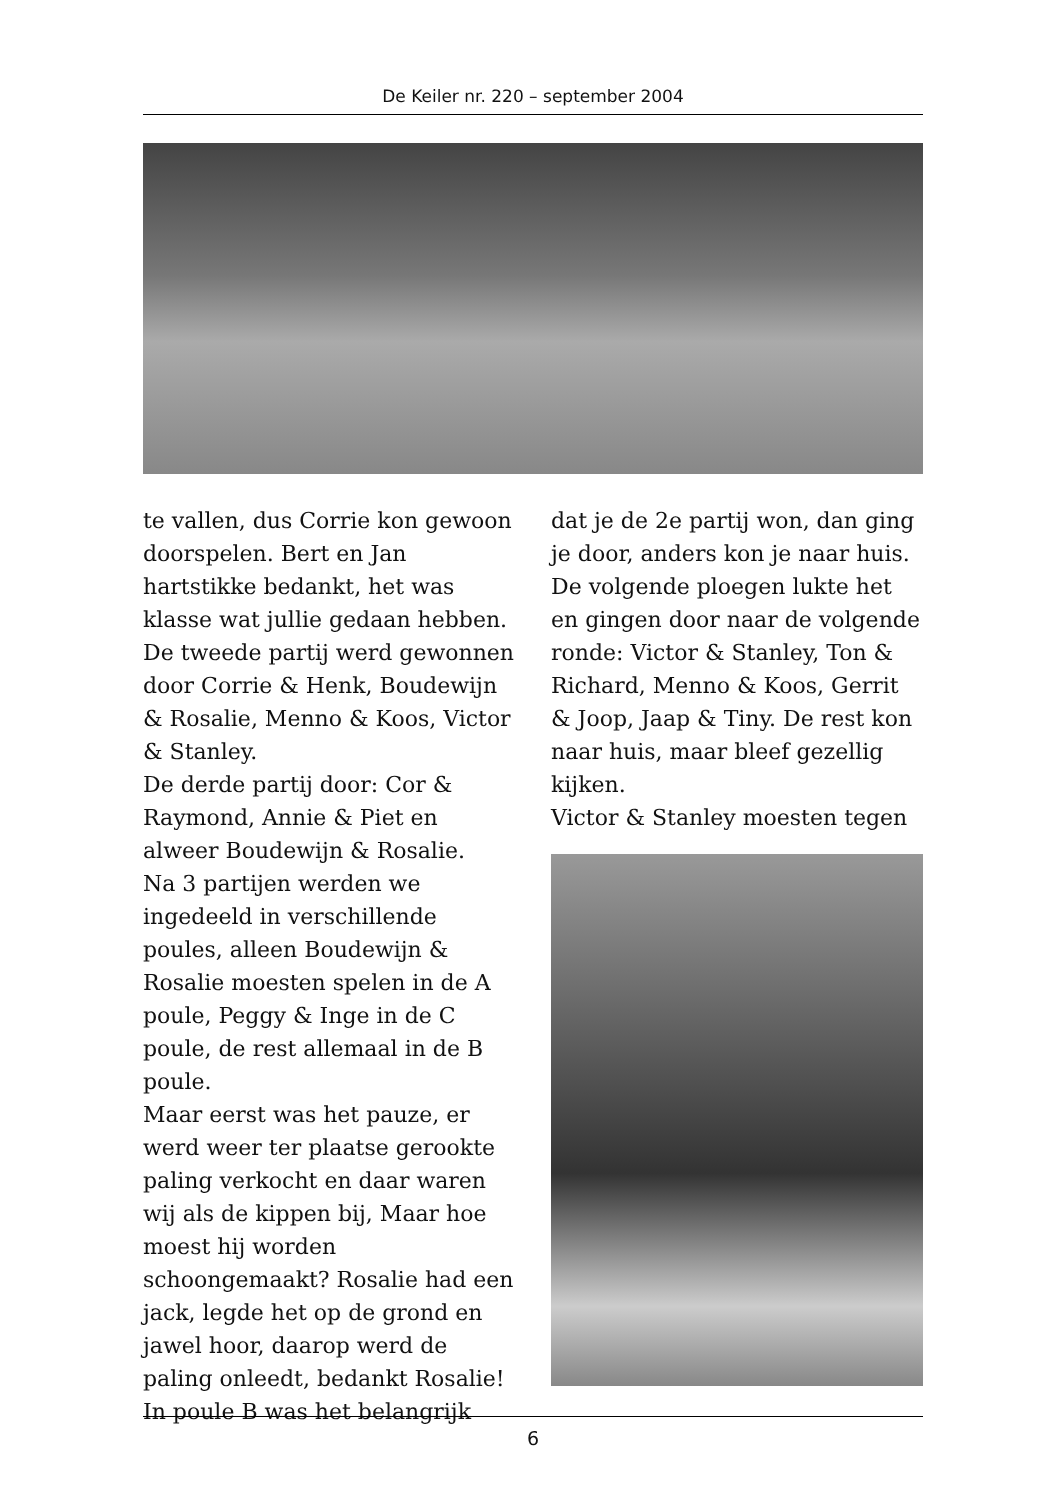De Keiler nr. 220 – september 2004
te vallen, dus Corrie kon gewoon doorspelen. Bert en Jan hartstikke bedankt, het was klasse wat jullie gedaan hebben.
De tweede partij werd gewonnen door Corrie & Henk, Boudewijn & Rosalie, Menno & Koos, Victor & Stanley.
De derde partij door: Cor & Raymond, Annie & Piet en alweer Boudewijn & Rosalie.
Na 3 partijen werden we ingedeeld in verschillende poules, alleen Boudewijn & Rosalie moesten spelen in de A poule, Peggy & Inge in de C poule, de rest allemaal in de B poule.
Maar eerst was het pauze, er werd weer ter plaatse gerookte paling verkocht en daar waren wij als de kippen bij, Maar hoe moest hij worden schoongemaakt? Rosalie had een jack, legde het op de grond en jawel hoor, daarop werd de paling onleedt, bedankt Rosalie!
In poule B was het belangrijk
dat je de 2e partij won, dan ging je door, anders kon je naar huis. De volgende ploegen lukte het en gingen door naar de volgende ronde: Victor & Stanley, Ton & Richard, Menno & Koos, Gerrit & Joop, Jaap & Tiny. De rest kon naar huis, maar bleef gezellig kijken.
Victor & Stanley moesten tegen
6